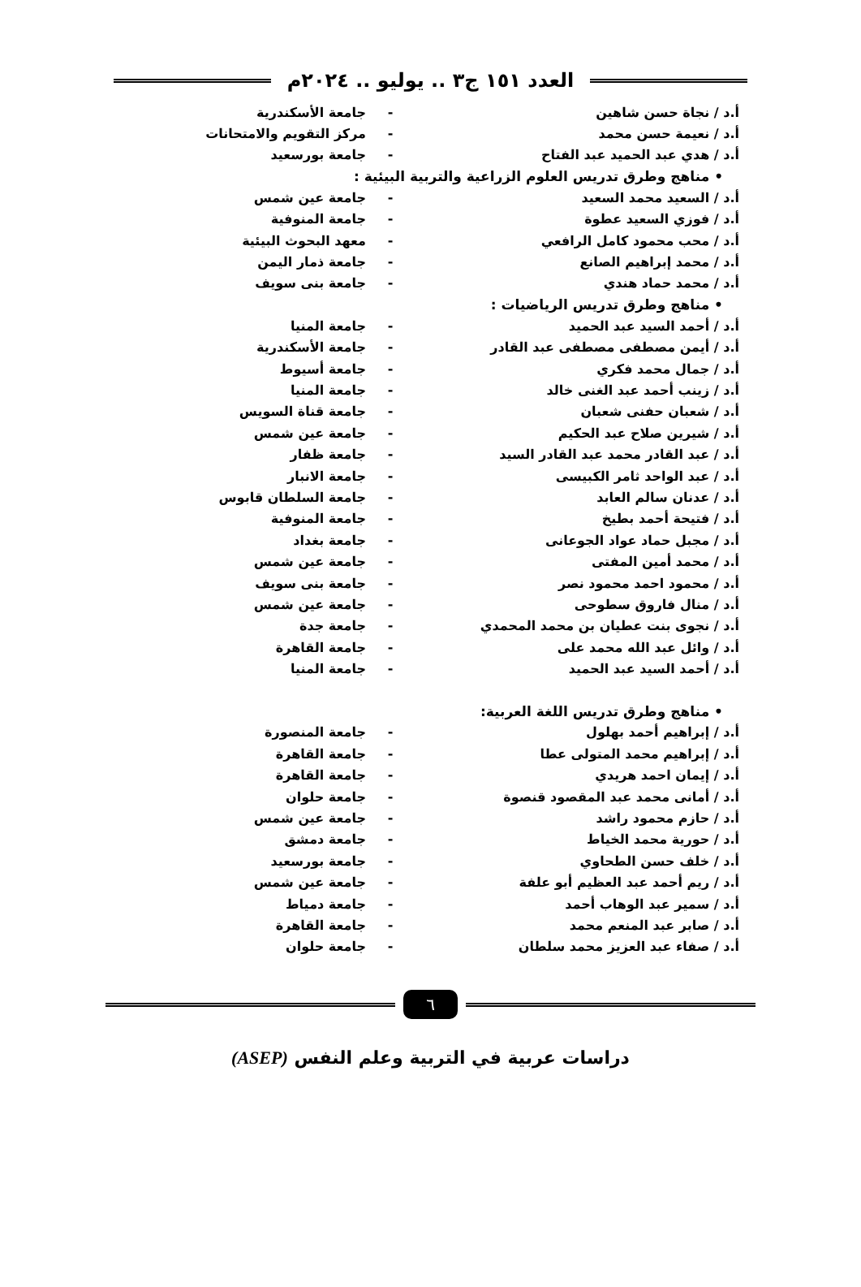العدد ١٥١ ج٣ .. يوليو .. ٢٠٢٤م
أ.د / نجاة حسن شاهين - جامعة الأسكندرية
أ.د / نعيمة حسن محمد - مركز التقويم والامتحانات
أ.د / هدي عبد الحميد عبد الفتاح - جامعة بورسعيد
• مناهج وطرق تدريس العلوم الزراعية والتربية البيئية :
أ.د / السعيد محمد السعيد - جامعة عين شمس
أ.د / فوزي السعيد عطوة - جامعة المنوفية
أ.د / محب محمود كامل الرافعي - معهد البحوث البيئية
أ.د / محمد إبراهيم الصانع - جامعة ذمار اليمن
أ.د / محمد حماد هندي - جامعة بنى سويف
• مناهج وطرق تدريس الرياضيات :
أ.د / أحمد السيد عبد الحميد - جامعة المنيا
أ.د / أيمن مصطفى مصطفى عبد القادر - جامعة الأسكندرية
أ.د / جمال محمد فكري - جامعة أسيوط
أ.د / زينب أحمد عبد الغنى خالد - جامعة المنيا
أ.د / شعبان حفنى شعبان - جامعة قناة السويس
أ.د / شيرين صلاح عبد الحكيم - جامعة عين شمس
أ.د / عبد القادر محمد عبد القادر السيد - جامعة ظفار
أ.د / عبد الواحد ثامر الكبيسى - جامعة الانبار
أ.د / عدنان سالم العابد - جامعة السلطان قابوس
أ.د / فتيحة أحمد بطيخ - جامعة المنوفية
أ.د / مجبل حماد عواد الجوعانى - جامعة بغداد
أ.د / محمد أمين المفتى - جامعة عين شمس
أ.د / محمود احمد محمود نصر - جامعة بنى سويف
أ.د / منال فاروق سطوحى - جامعة عين شمس
أ.د / نجوى بنت عطيان بن محمد المحمدي - جامعة جدة
أ.د / وائل عبد الله محمد على - جامعة القاهرة
أ.د / أحمد السيد عبد الحميد - جامعة المنيا
• مناهج وطرق تدريس اللغة العربية:
أ.د / إبراهيم أحمد بهلول - جامعة المنصورة
أ.د / إبراهيم محمد المتولى عطا - جامعة القاهرة
أ.د / إيمان احمد هريدي - جامعة القاهرة
أ.د / أمانى محمد عبد المقصود قنصوة - جامعة حلوان
أ.د / حازم محمود راشد - جامعة عين شمس
أ.د / حورية محمد الخياط - جامعة دمشق
أ.د / خلف حسن الطحاوي - جامعة بورسعيد
أ.د / ريم أحمد عبد العظيم أبو علفة - جامعة عين شمس
أ.د / سمير عبد الوهاب أحمد - جامعة دمياط
أ.د / صابر عبد المنعم محمد - جامعة القاهرة
أ.د / صفاء عبد العزيز محمد سلطان - جامعة حلوان
٦
دراسات عربية في التربية وعلم النفس (ASEP)